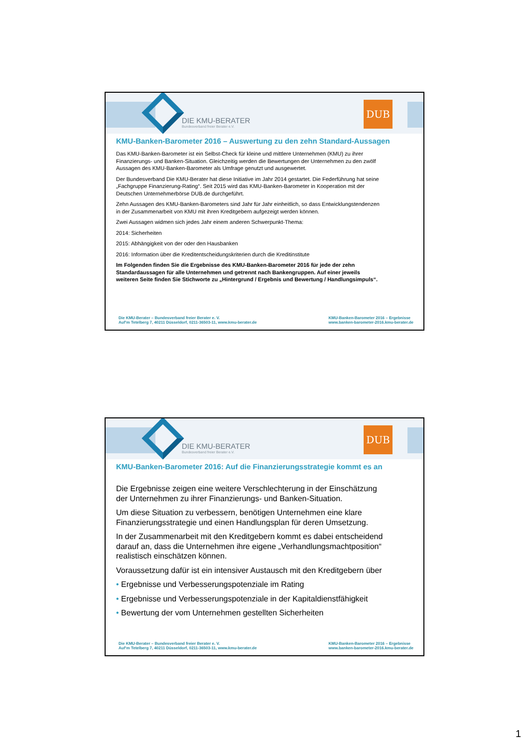DIE KMU-BERATER
Bundesverband freier Berater e.V.
DUB
KMU-Banken-Barometer 2016 – Auswertung zu den zehn Standard-Aussagen
Das KMU-Banken-Barometer ist ein Selbst-Check für kleine und mittlere Unternehmen (KMU) zu ihrer Finanzierungs- und Banken-Situation. Gleichzeitig werden die Bewertungen der Unternehmen zu den zwölf Aussagen des KMU-Banken-Barometer als Umfrage genutzt und ausgewertet.
Der Bundesverband Die KMU-Berater hat diese Initiative im Jahr 2014 gestartet. Die Federführung hat seine „Fachgruppe Finanzierung-Rating“. Seit 2015 wird das KMU-Banken-Barometer in Kooperation mit der Deutschen Unternehmerbörse DUB.de durchgeführt.
Zehn Aussagen des KMU-Banken-Barometers sind Jahr für Jahr einheitlich, so dass Entwicklungstendenzen in der Zusammenarbeit von KMU mit ihren Kreditgebern aufgezeigt werden können.
Zwei Aussagen widmen sich jedes Jahr einem anderen Schwerpunkt-Thema:
2014: Sicherheiten
2015: Abhängigkeit von der oder den Hausbanken
2016: Information über die Kreditentscheidungskriterien durch die Kreditinstitute
Im Folgenden finden Sie die Ergebnisse des KMU-Banken-Barometer 2016 für jede der zehn Standardaussagen für alle Unternehmen und getrennt nach Bankengruppen. Auf einer jeweils weiteren Seite finden Sie Stichworte zu „Hintergrund / Ergebnis und Bewertung / Handlungsimpuls“.
Die KMU-Berater – Bundesverband freier Berater e. V.
Auf‘m Tetelberg 7, 40211 Düsseldorf, 0211-36503-11, www.kmu-berater.de
KMU-Banken-Barometer 2016 – Ergebnisse
www.banken-barometer-2016.kmu-berater.de
DIE KMU-BERATER
Bundesverband freier Berater e.V.
DUB
KMU-Banken-Barometer 2016: Auf die Finanzierungsstrategie kommt es an
Die Ergebnisse zeigen eine weitere Verschlechterung in der Einschätzung der Unternehmen zu ihrer Finanzierungs- und Banken-Situation.
Um diese Situation zu verbessern, benötigen Unternehmen eine klare Finanzierungsstrategie und einen Handlungsplan für deren Umsetzung.
In der Zusammenarbeit mit den Kreditgebern kommt es dabei entscheidend darauf an, dass die Unternehmen ihre eigene „Verhandlungsmachtposition“ realistisch einschätzen können.
Voraussetzung dafür ist ein intensiver Austausch mit den Kreditgebern über
• Ergebnisse und Verbesserungspotenziale im Rating
• Ergebnisse und Verbesserungspotenziale in der Kapitaldienstfähigkeit
• Bewertung der vom Unternehmen gestellten Sicherheiten
Die KMU-Berater – Bundesverband freier Berater e. V.
Auf‘m Tetelberg 7, 40211 Düsseldorf, 0211-36503-11, www.kmu-berater.de
KMU-Banken-Barometer 2016 – Ergebnisse
www.banken-barometer-2016.kmu-berater.de
1